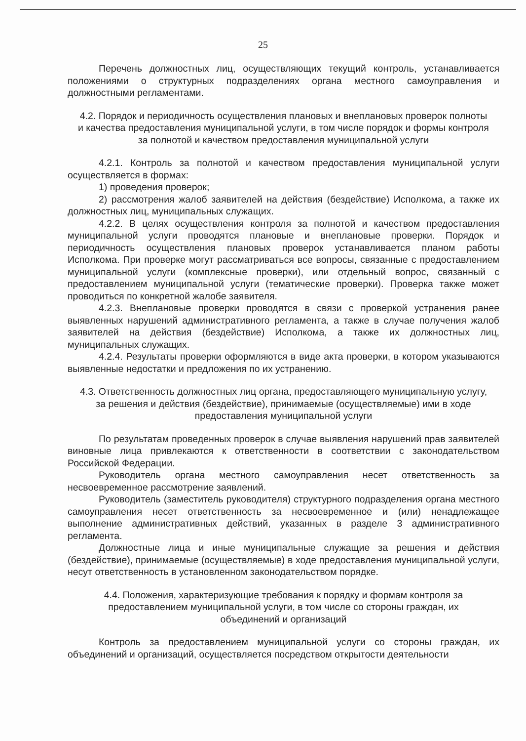25
Перечень должностных лиц, осуществляющих текущий контроль, устанавливается положениями о структурных подразделениях органа местного самоуправления и должностными регламентами.
4.2. Порядок и периодичность осуществления плановых и внеплановых проверок полноты и качества предоставления муниципальной услуги, в том числе порядок и формы контроля за полнотой и качеством предоставления муниципальной услуги
4.2.1. Контроль за полнотой и качеством предоставления муниципальной услуги осуществляется в формах:
1) проведения проверок;
2) рассмотрения жалоб заявителей на действия (бездействие) Исполкома, а также их должностных лиц, муниципальных служащих.
4.2.2. В целях осуществления контроля за полнотой и качеством предоставления муниципальной услуги проводятся плановые и внеплановые проверки. Порядок и периодичность осуществления плановых проверок устанавливается планом работы Исполкома. При проверке могут рассматриваться все вопросы, связанные с предоставлением муниципальной услуги (комплексные проверки), или отдельный вопрос, связанный с предоставлением муниципальной услуги (тематические проверки). Проверка также может проводиться по конкретной жалобе заявителя.
4.2.3. Внеплановые проверки проводятся в связи с проверкой устранения ранее выявленных нарушений административного регламента, а также в случае получения жалоб заявителей на действия (бездействие) Исполкома, а также их должностных лиц, муниципальных служащих.
4.2.4. Результаты проверки оформляются в виде акта проверки, в котором указываются выявленные недостатки и предложения по их устранению.
4.3. Ответственность должностных лиц органа, предоставляющего муниципальную услугу, за решения и действия (бездействие), принимаемые (осуществляемые) ими в ходе предоставления муниципальной услуги
По результатам проведенных проверок в случае выявления нарушений прав заявителей виновные лица привлекаются к ответственности в соответствии с законодательством Российской Федерации.
Руководитель органа местного самоуправления несет ответственность за несвоевременное рассмотрение заявлений.
Руководитель (заместитель руководителя) структурного подразделения органа местного самоуправления несет ответственность за несвоевременное и (или) ненадлежащее выполнение административных действий, указанных в разделе 3 административного регламента.
Должностные лица и иные муниципальные служащие за решения и действия (бездействие), принимаемые (осуществляемые) в ходе предоставления муниципальной услуги, несут ответственность в установленном законодательством порядке.
4.4. Положения, характеризующие требования к порядку и формам контроля за предоставлением муниципальной услуги, в том числе со стороны граждан, их объединений и организаций
Контроль за предоставлением муниципальной услуги со стороны граждан, их объединений и организаций, осуществляется посредством открытости деятельности